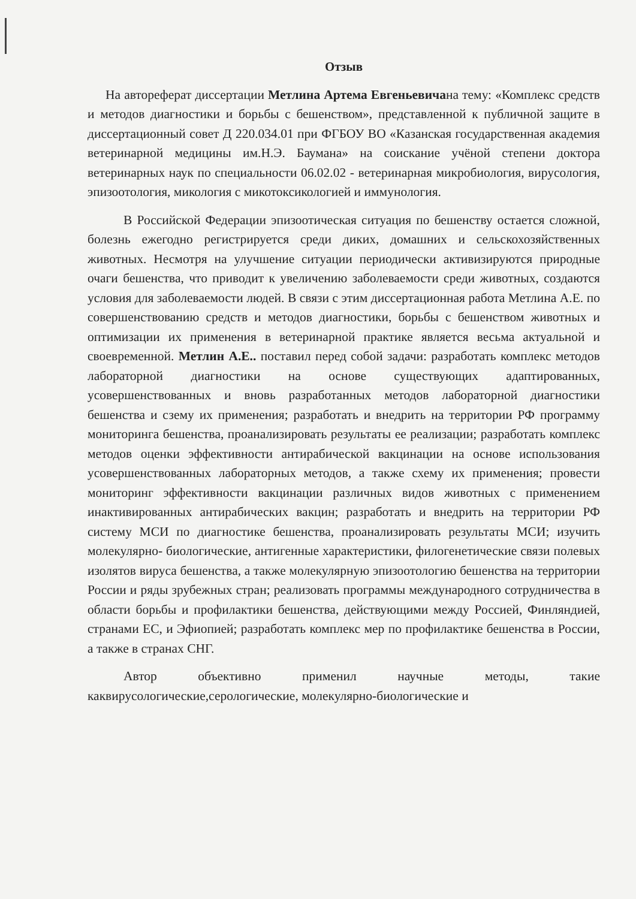Отзыв
На автореферат диссертации Метлина Артема Евгеньевичана тему: «Комплекс средств и методов диагностики и борьбы с бешенством», представленной к публичной защите в диссертационный совет Д 220.034.01 при ФГБОУ ВО «Казанская государственная академия ветеринарной медицины им.Н.Э. Баумана» на соискание учёной степени доктора ветеринарных наук по специальности 06.02.02 - ветеринарная микробиология, вирусология, эпизоотология, микология с микотоксикологией и иммунология.
В Российской Федерации эпизоотическая ситуация по бешенству остается сложной, болезнь ежегодно регистрируется среди диких, домашних и сельскохозяйственных животных. Несмотря на улучшение ситуации периодически активизируются природные очаги бешенства, что приводит к увеличению заболеваемости среди животных, создаются условия для заболеваемости людей. В связи с этим диссертационная работа Метлина А.Е. по совершенствованию средств и методов диагностики, борьбы с бешенством животных и оптимизации их применения в ветеринарной практике является весьма актуальной и своевременной. Метлин А.Е.. поставил перед собой задачи: разработать комплекс методов лабораторной диагностики на основе существующих адаптированных, усовершенствованных и вновь разработанных методов лабораторной диагностики бешенства и сзему их применения; разработать и внедрить на территории РФ программу мониторинга бешенства, проанализировать результаты ее реализации; разработать комплекс методов оценки эффективности антирабической вакцинации на основе использования усовершенствованных лабораторных методов, а также схему их применения; провести мониторинг эффективности вакцинации различных видов животных с применением инактивированных антирабических вакцин; разработать и внедрить на территории РФ систему МСИ по диагностике бешенства, проанализировать результаты МСИ; изучить молекулярно- биологические, антигенные характеристики, филогенетические связи полевых изолятов вируса бешенства, а также молекулярную эпизоотологию бешенства на территории России и ряды зрубежных стран; реализовать программы международного сотрудничества в области борьбы и профилактики бешенства, действующими между Россией, Финляндией, странами ЕС, и Эфиопией; разработать комплекс мер по профилактике бешенства в России, а также в странах СНГ.
Автор объективно применил научные методы, такие каквирусологические,серологические, молекулярно-биологические и